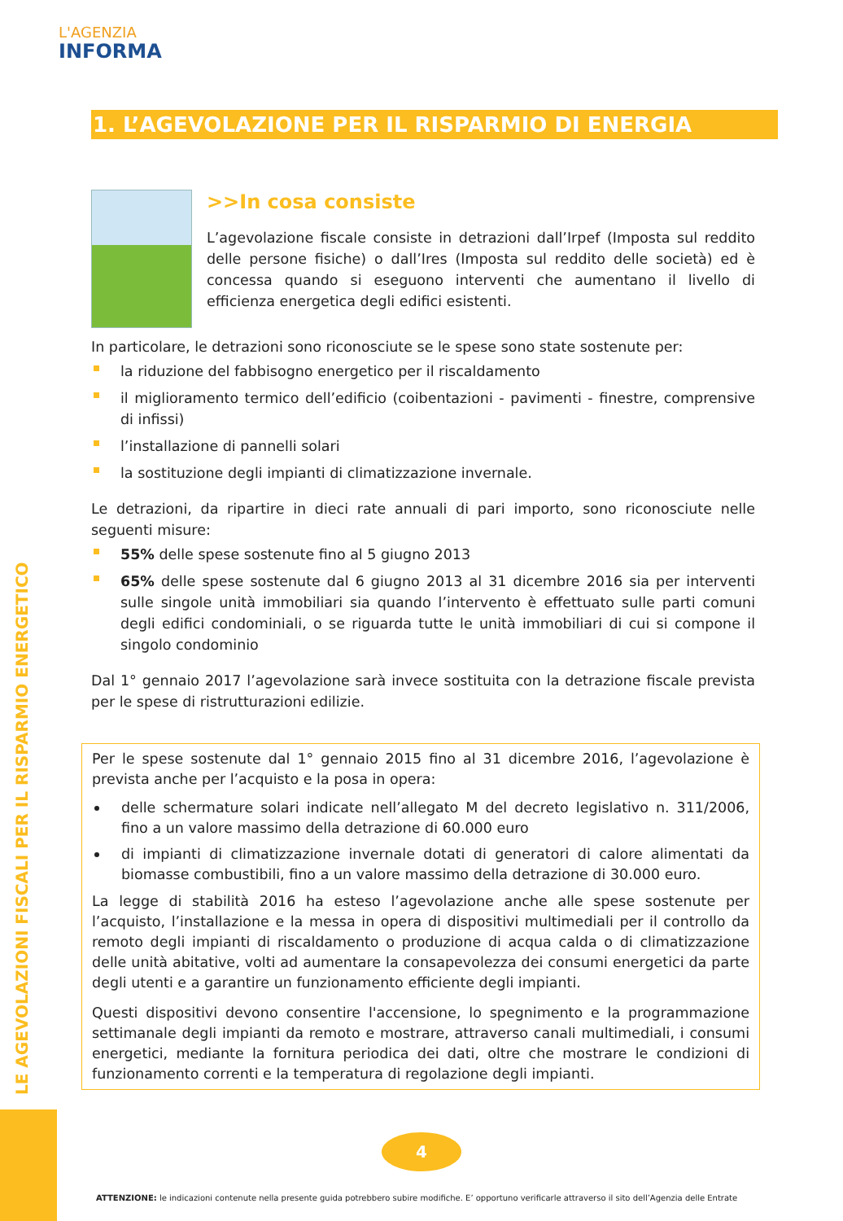L'AGENZIA
INFORMA
LE AGEVOLAZIONI FISCALI PER IL RISPARMIO ENERGETICO
1. L’AGEVOLAZIONE PER IL RISPARMIO DI ENERGIA
>>In cosa consiste
L’agevolazione fiscale consiste in detrazioni dall’Irpef (Imposta sul reddito delle persone fisiche) o dall’Ires (Imposta sul reddito delle società) ed è concessa quando si eseguono interventi che aumentano il livello di efficienza energetica degli edifici esistenti.
In particolare, le detrazioni sono riconosciute se le spese sono state sostenute per:
la riduzione del fabbisogno energetico per il riscaldamento
il miglioramento termico dell’edificio (coibentazioni - pavimenti - finestre, comprensive di infissi)
l’installazione di pannelli solari
la sostituzione degli impianti di climatizzazione invernale.
Le detrazioni, da ripartire in dieci rate annuali di pari importo, sono riconosciute nelle seguenti misure:
55% delle spese sostenute fino al 5 giugno 2013
65% delle spese sostenute dal 6 giugno 2013 al 31 dicembre 2016 sia per interventi sulle singole unità immobiliari sia quando l’intervento è effettuato sulle parti comuni degli edifici condominiali, o se riguarda tutte le unità immobiliari di cui si compone il singolo condominio
Dal 1° gennaio 2017 l’agevolazione sarà invece sostituita con la detrazione fiscale prevista per le spese di ristrutturazioni edilizie.
Per le spese sostenute dal 1° gennaio 2015 fino al 31 dicembre 2016, l’agevolazione è prevista anche per l’acquisto e la posa in opera:
delle schermature solari indicate nell’allegato M del decreto legislativo n. 311/2006, fino a un valore massimo della detrazione di 60.000 euro
di impianti di climatizzazione invernale dotati di generatori di calore alimentati da biomasse combustibili, fino a un valore massimo della detrazione di 30.000 euro.
La legge di stabilità 2016 ha esteso l’agevolazione anche alle spese sostenute per l’acquisto, l’installazione e la messa in opera di dispositivi multimediali per il controllo da remoto degli impianti di riscaldamento o produzione di acqua calda o di climatizzazione delle unità abitative, volti ad aumentare la consapevolezza dei consumi energetici da parte degli utenti e a garantire un funzionamento efficiente degli impianti.
Questi dispositivi devono consentire l'accensione, lo spegnimento e la programmazione settimanale degli impianti da remoto e mostrare, attraverso canali multimediali, i consumi energetici, mediante la fornitura periodica dei dati, oltre che mostrare le condizioni di funzionamento correnti e la temperatura di regolazione degli impianti.
4
ATTENZIONE: le indicazioni contenute nella presente guida potrebbero subire modifiche. E’ opportuno verificarle attraverso il sito dell’Agenzia delle Entrate